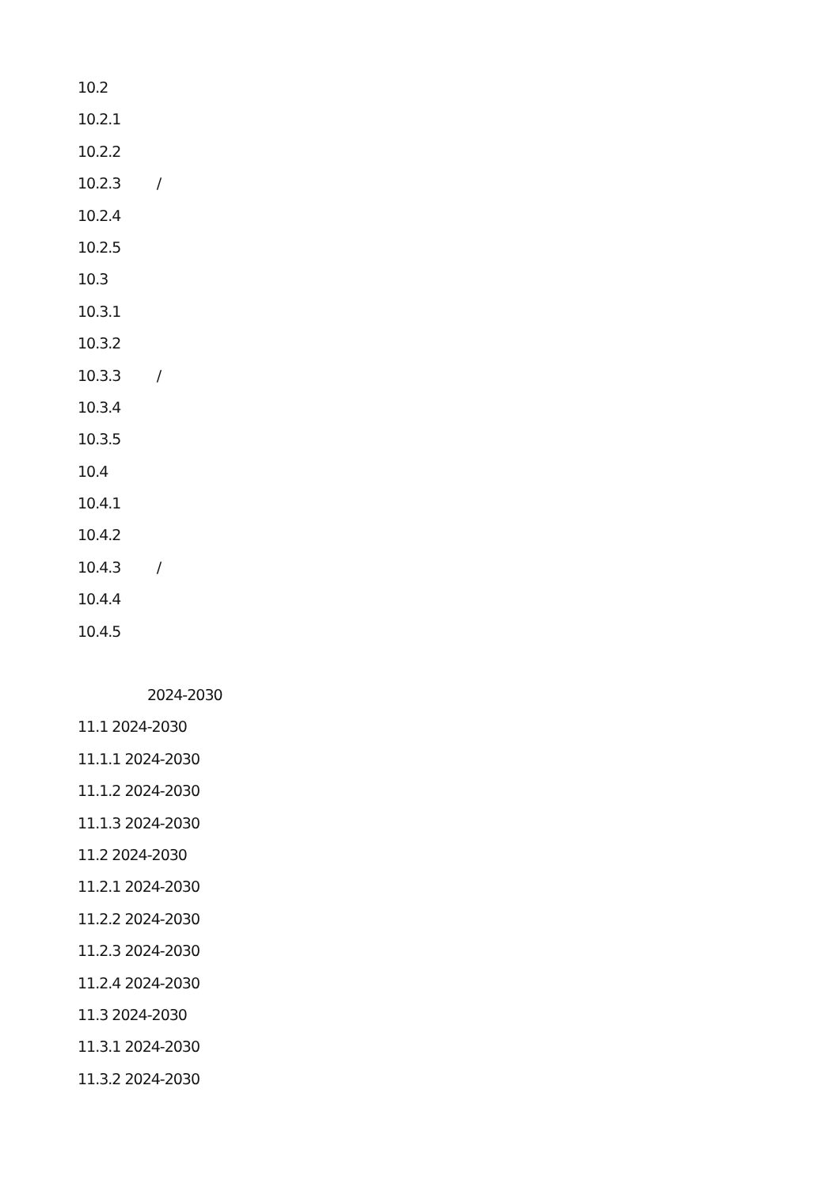10.2
10.2.1
10.2.2
10.2.3 /
10.2.4
10.2.5
10.3
10.3.1
10.3.2
10.3.3 /
10.3.4
10.3.5
10.4
10.4.1
10.4.2
10.4.3 /
10.4.4
10.4.5
2024-2030
11.1 2024-2030
11.1.1 2024-2030
11.1.2 2024-2030
11.1.3 2024-2030
11.2 2024-2030
11.2.1 2024-2030
11.2.2 2024-2030
11.2.3 2024-2030
11.2.4 2024-2030
11.3 2024-2030
11.3.1 2024-2030
11.3.2 2024-2030